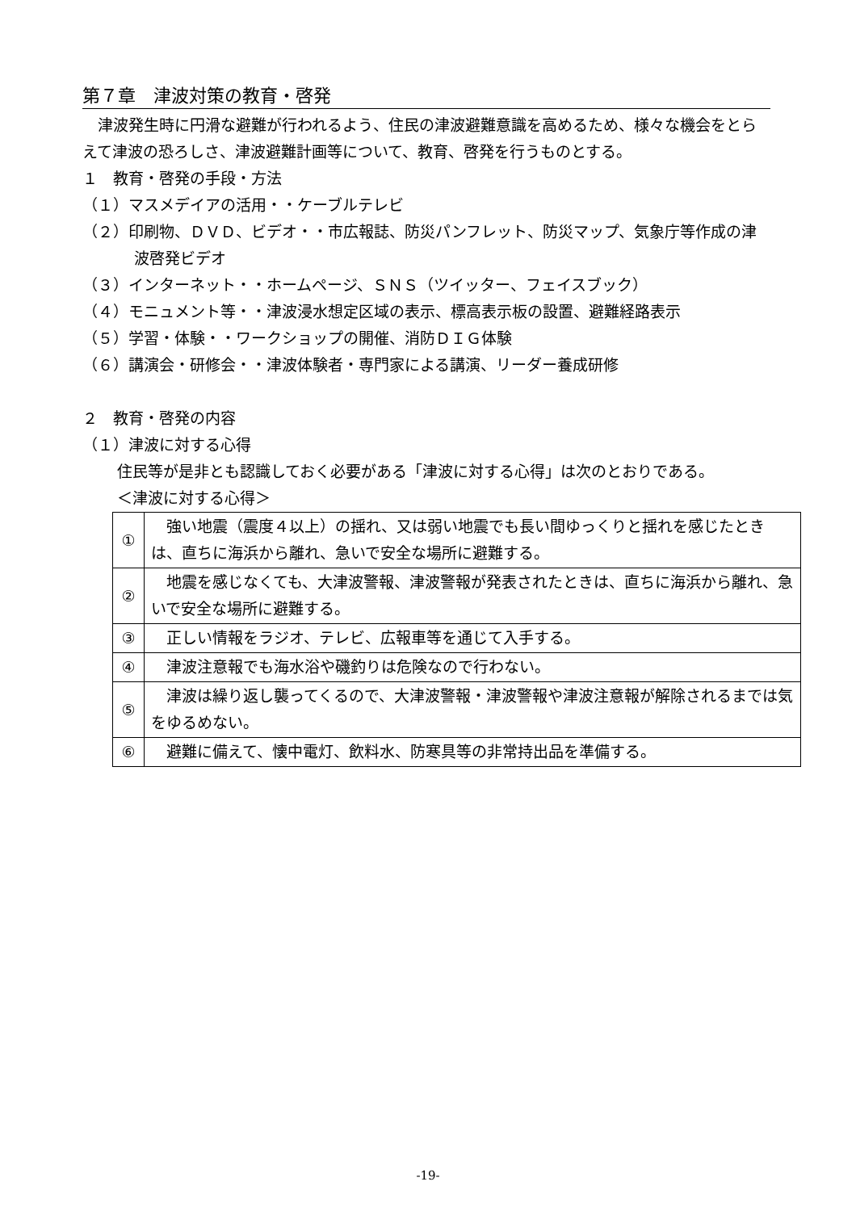第７章　津波対策の教育・啓発
　津波発生時に円滑な避難が行われるよう、住民の津波避難意識を高めるため、様々な機会をとらえて津波の恐ろしさ、津波避難計画等について、教育、啓発を行うものとする。
１　教育・啓発の手段・方法
（１）マスメデイアの活用・・ケーブルテレビ
（２）印刷物、ＤＶＤ、ビデオ・・市広報誌、防災パンフレット、防災マップ、気象庁等作成の津波啓発ビデオ
（３）インターネット・・ホームページ、ＳＮＳ（ツイッター、フェイスブック）
（４）モニュメント等・・津波浸水想定区域の表示、標高表示板の設置、避難経路表示
（５）学習・体験・・ワークショップの開催、消防ＤＩＧ体験
（６）講演会・研修会・・津波体験者・専門家による講演、リーダー養成研修
２　教育・啓発の内容
（１）津波に対する心得
住民等が是非とも認識しておく必要がある「津波に対する心得」は次のとおりである。
＜津波に対する心得＞
| ① | 強い地震（震度４以上）の揺れ、又は弱い地震でも長い間ゆっくりと揺れを感じたときは、直ちに海浜から離れ、急いで安全な場所に避難する。 |
| ② | 地震を感じなくても、大津波警報、津波警報が発表されたときは、直ちに海浜から離れ、急いで安全な場所に避難する。 |
| ③ | 正しい情報をラジオ、テレビ、広報車等を通じて入手する。 |
| ④ | 津波注意報でも海水浴や磯釣りは危険なので行わない。 |
| ⑤ | 津波は繰り返し襲ってくるので、大津波警報・津波警報や津波注意報が解除されるまでは気をゆるめない。 |
| ⑥ | 避難に備えて、懐中電灯、飲料水、防寒具等の非常持出品を準備する。 |
-19-